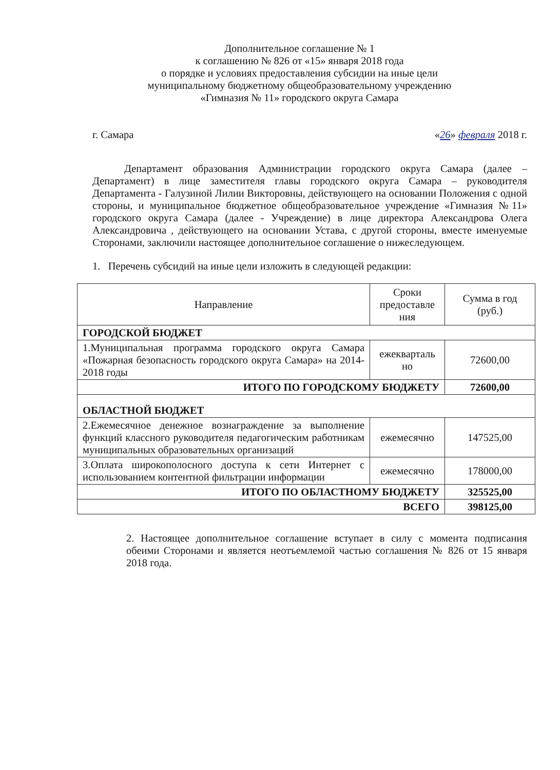Дополнительное соглашение № 1
к соглашению № 826 от «15» января 2018 года
о порядке и условиях предоставления субсидии на иные цели
муниципальному бюджетному общеобразовательному учреждению
«Гимназия № 11» городского округа Самара
г. Самара «26» февраля 2018 г.
Департамент образования Администрации городского округа Самара (далее – Департамент) в лице заместителя главы городского округа Самара – руководителя Департамента - Галузиной Лилии Викторовны, действующего на основании Положения с одной стороны, и муниципальное бюджетное общеобразовательное учреждение «Гимназия №11» городского округа Самара (далее - Учреждение) в лице директора Александрова Олега Александровича , действующего на основании Устава, с другой стороны, вместе именуемые Сторонами, заключили настоящее дополнительное соглашение о нижеследующем.
1. Перечень субсидий на иные цели изложить в следующей редакции:
| Направление | Сроки предоставле ния | Сумма в год (руб.) |
| --- | --- | --- |
| ГОРОДСКОЙ БЮДЖЕТ | | |
| 1.Муниципальная программа городского округа Самара «Пожарная безопасность городского округа Самара» на 2014-2018 годы | ежекварталь но | 72600,00 |
| ИТОГО ПО ГОРОДСКОМУ БЮДЖЕТУ | | 72600,00 |
| ОБЛАСТНОЙ БЮДЖЕТ | | |
| 2.Ежемесячное денежное вознаграждение за выполнение функций классного руководителя педагогическим работникам муниципальных образовательных организаций | ежемесячно | 147525,00 |
| 3.Оплата широкополосного доступа к сети Интернет с использованием контентной фильтрации информации | ежемесячно | 178000,00 |
| ИТОГО ПО ОБЛАСТНОМУ БЮДЖЕТУ | | 325525,00 |
| ВСЕГО | | 398125,00 |
2. Настоящее дополнительное соглашение вступает в силу с момента подписания обеими Сторонами и является неотъемлемой частью соглашения № 826 от 15 января 2018 года.